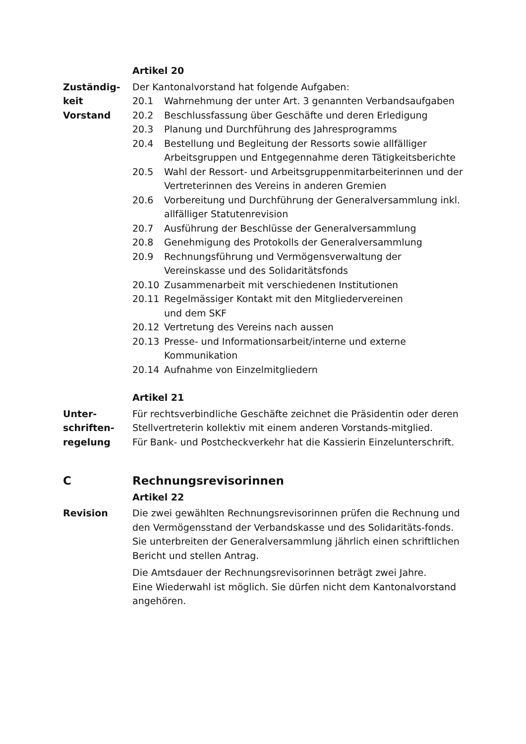Artikel 20
Zuständig-
keit
Vorstand
Der Kantonalvorstand hat folgende Aufgaben:
20.1 Wahrnehmung der unter Art. 3 genannten Verbandsaufgaben
20.2 Beschlussfassung über Geschäfte und deren Erledigung
20.3 Planung und Durchführung des Jahresprogramms
20.4 Bestellung und Begleitung der Ressorts sowie allfälliger Arbeitsgruppen und Entgegennahme deren Tätigkeitsberichte
20.5 Wahl der Ressort- und Arbeitsgruppenmitarbeiterinnen und der Vertreterinnen des Vereins in anderen Gremien
20.6 Vorbereitung und Durchführung der Generalversammlung inkl. allfälliger Statutenrevision
20.7 Ausführung der Beschlüsse der Generalversammlung
20.8 Genehmigung des Protokolls der Generalversammlung
20.9 Rechnungsführung und Vermögensverwaltung der
Vereinskasse und des Solidaritätsfonds
20.10 Zusammenarbeit mit verschiedenen Institutionen
20.11 Regelmässiger Kontakt mit den Mitgliedervereinen
und dem SKF
20.12 Vertretung des Vereins nach aussen
20.13 Presse- und Informationsarbeit/interne und externe Kommunikation
20.14 Aufnahme von Einzelmitgliedern
Artikel 21
Unter-
schriften-
regelung
Für rechtsverbindliche Geschäfte zeichnet die Präsidentin oder deren Stellvertreterin kollektiv mit einem anderen Vorstands-mitglied.
Für Bank- und Postcheckverkehr hat die Kassierin Einzelunterschrift.
C Rechnungsrevisorinnen
Artikel 22
Revision Die zwei gewählten Rechnungsrevisorinnen prüfen die Rechnung und den Vermögensstand der Verbandskasse und des Solidaritäts-fonds. Sie unterbreiten der Generalversammlung jährlich einen schriftlichen Bericht und stellen Antrag.
Die Amtsdauer der Rechnungsrevisorinnen beträgt zwei Jahre.
Eine Wiederwahl ist möglich. Sie dürfen nicht dem Kantonalvorstand angehören.